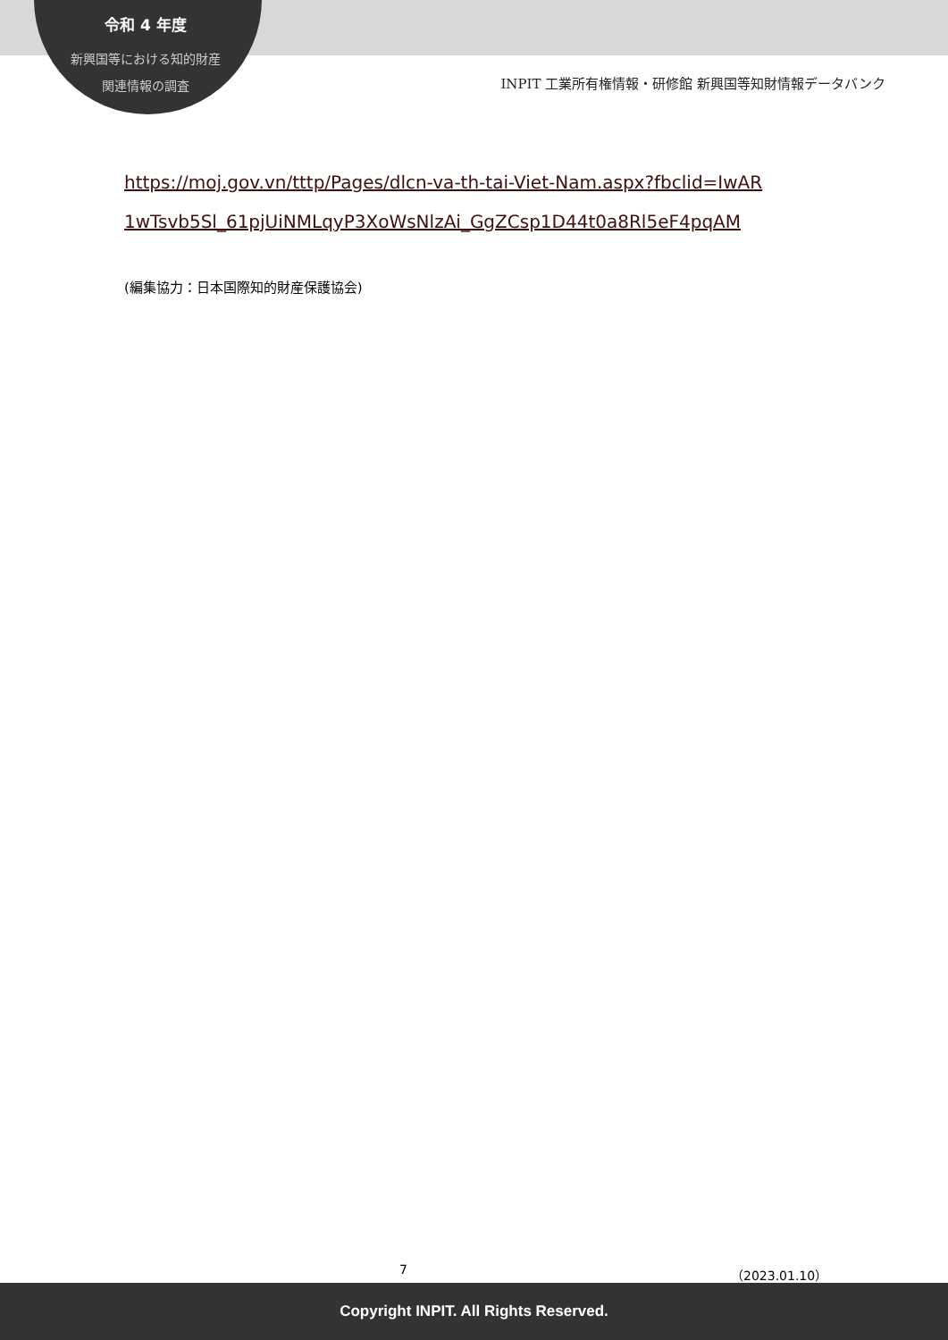令和 4 年度
新興国等における知的財産
関連情報の調査
INPIT 工業所有権情報・研修館 新興国等知財情報データバンク
https://moj.gov.vn/tttp/Pages/dlcn-va-th-tai-Viet-Nam.aspx?fbclid=IwAR 1wTsvb5Sl_61pjUiNMLqyP3XoWsNlzAi_GgZCsp1D44t0a8Rl5eF4pqAM
(編集協力：日本国際知的財産保護協会)
7 （2023.01.10）
Copyright INPIT. All Rights Reserved.